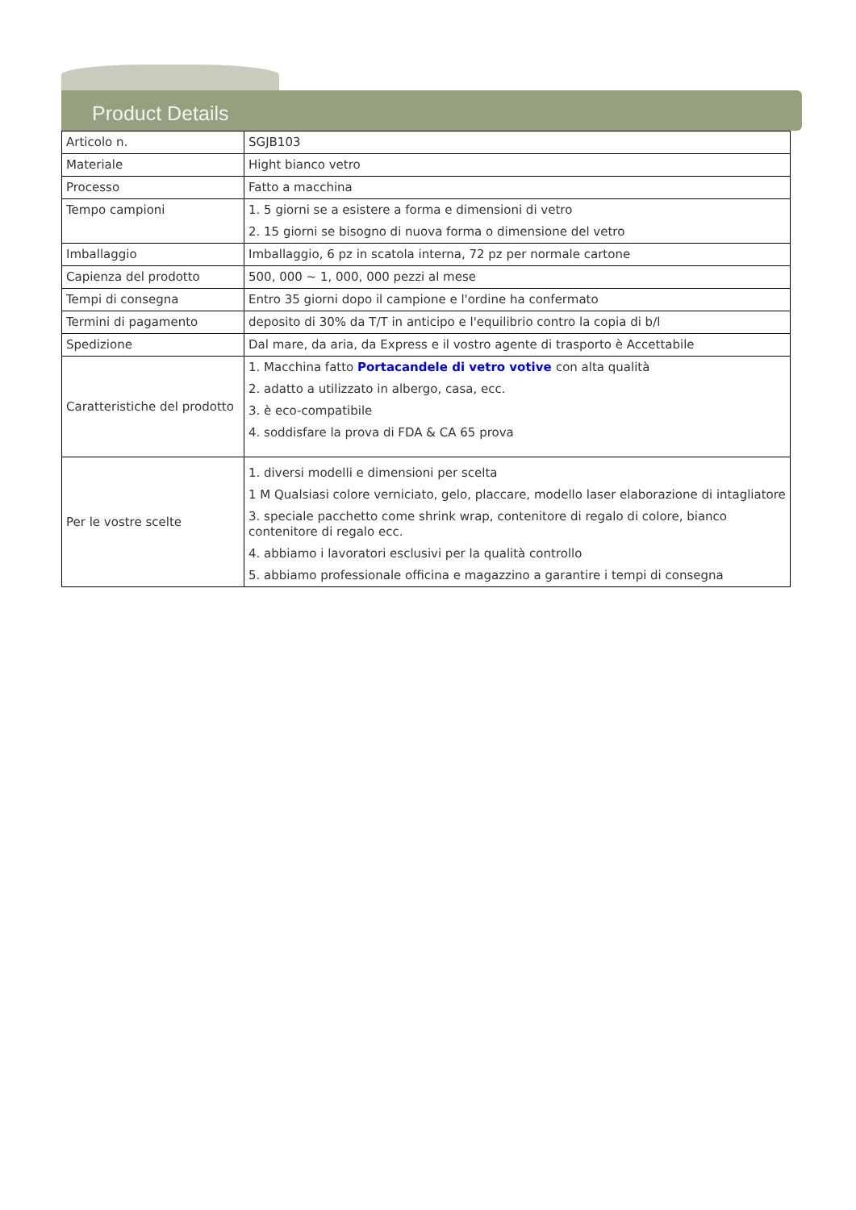Product Details
| Articolo n. | SGJB103 |
| Materiale | Hight bianco vetro |
| Processo | Fatto a macchina |
| Tempo campioni | 1. 5 giorni se a esistere a forma e dimensioni di vetro 2. 15 giorni se bisogno di nuova forma o dimensione del vetro |
| Imballaggio | Imballaggio, 6 pz in scatola interna, 72 pz per normale cartone |
| Capienza del prodotto | 500, 000 ~ 1, 000, 000 pezzi al mese |
| Tempi di consegna | Entro 35 giorni dopo il campione e l'ordine ha confermato |
| Termini di pagamento | deposito di 30% da T/T in anticipo e l'equilibrio contro la copia di b/l |
| Spedizione | Dal mare, da aria, da Express e il vostro agente di trasporto è Accettabile |
| Caratteristiche del prodotto | 1. Macchina fatto Portacandele di vetro votive con alta qualità 2. adatto a utilizzato in albergo, casa, ecc. 3. è eco-compatibile 4. soddisfare la prova di FDA & CA 65 prova |
| Per le vostre scelte | 1. diversi modelli e dimensioni per scelta 1 M Qualsiasi colore verniciato, gelo, placcare, modello laser elaborazione di intagliatore 3. speciale pacchetto come shrink wrap, contenitore di regalo di colore, bianco contenitore di regalo ecc. 4. abbiamo i lavoratori esclusivi per la qualità controllo 5. abbiamo professionale officina e magazzino a garantire i tempi di consegna |